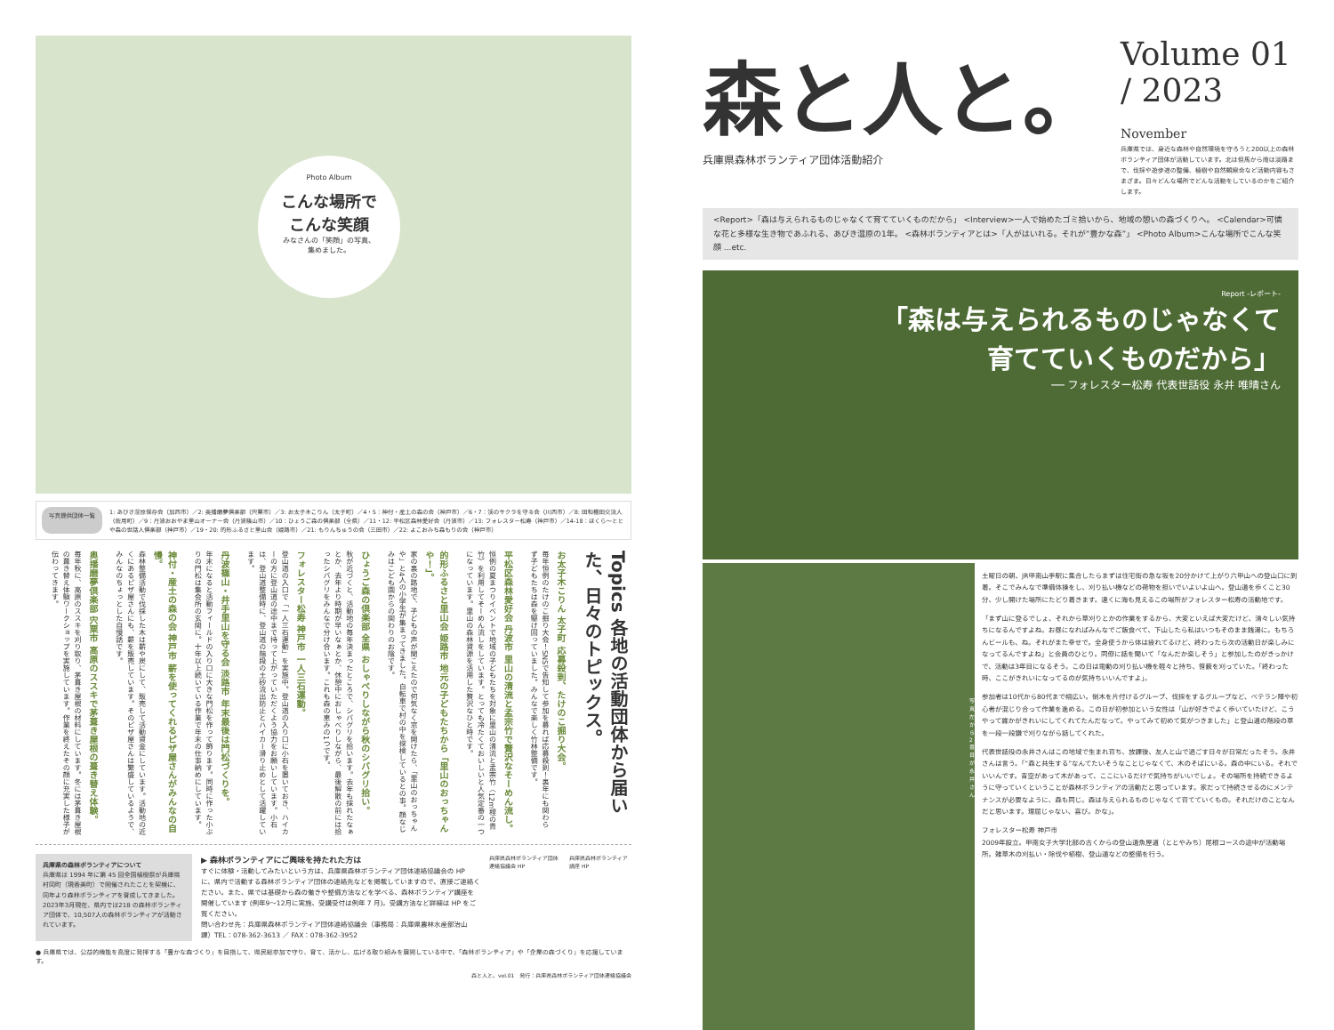Photo Album
こんな場所で
こんな笑顔
みなさんの「笑顔」の写真、
集めました。
写真提供団体一覧 1: あびき湿原保存会（加西市）／2: 奥播磨夢倶楽部（宍粟市）／3: お太子木こりん（太子町）／4・5：神付・産土の森の会（神戸市）／6・7：渓のサクラを守る会（川西市）／8: 田和棚田交流人（佐用町）／9：丹波おおやま里山オーナー会（丹波篠山市）／10：ひょうご森の倶楽部（全県）／11・12: 平松区森林愛好会（丹波市）／13: フォレスター松寿（神戸市）／14-18：ほくら～ととや森の世話人倶楽部（神戸市）／19・20: 的形ふるさと里山会（姫路市）／21: もりんちゅうの会（三田市）／22: よこおみち森もりの会（神戸市）
Topics 各地の活動団体から届いた、日々のトピックス。
お太子木こりん 太子町 応募殺到、たけのこ掘り大会。
毎年恒例のたけのこ掘り大会！SNSで告知して参加を募れば応募殺到！裏年にも関わらず子どもたちは森を駆け回っていました。みんなで楽しく竹林整備です。
平松区森林愛好会 丹波市 里山の清流と孟宗竹で贅沢なそーめん流し。
恒例の夏まつりイベントで地域の子どもたちを対象に里山の清流と孟宗竹（12m程の青竹）を利用してそーめん流しをしています。とっても冷たくておいしいと人気定番の一つになっています。里山の森林資源を活用した贅沢なひと時です。
的形ふるさと里山会 姫路市 地元の子どもたちから「里山のおっちゃんや！」。
家の裏の路地で、子どもの声が聞こえたので何気なく窓を開けたら、「里山のおっちゃんや」と4人の小学生が集まってきました。自転車で村の中を探検しているとの事。顔なじみはこども園からの関わりのお陰です。
ひょうご森の倶楽部 全県 おしゃべりしながら秋のシバグリ拾い。
秋が近づくと、活動地の毎年決まったところで、シバグリを拾います。去年も採れたなぁとか、去年より時期が早いなぁとか、休憩中におしゃべりしながら、最後解散の前には拾ったシバグリをみんなで分け合います。これも森の恵みの1つです。
フォレスター松寿 神戸市 一人三石運動。
登山道の入口で「一人三石運動」を実施中。登山道の入り口に小石を置いておき、ハイカーの方に登山道の途中まで持って上がっていただくよう協力をお願いしています。小石は、登山道整備時に、登山道の階段の土砂流出防止とハイカー滑り止めとして活躍しています。
丹波篠山・井手里山を守る会 淡路市 年末最後は門松づくりを。
年末になると活動フィールドの入り口に大きな門松を作って飾ります。同時に作った小ぶりの門松は集会所の玄関に。十年以上続いている作業で年末の仕事納めにしています。
神付・産土の森の会 神戸市 薪を使ってくれるピザ屋さんがみんなの自慢。
森林整備活動で伐採した木は薪や炭にして、販売して活動資金にしています。活動地の近くにあるピザ屋さんにも、薪を販売しています。そのピザ屋さんは繁盛しているようで、みんなのちょっとした自慢話です。
奥播磨夢倶楽部 宍粟市 高原のススキで茅葺き屋根の葺き替え体験。
毎年秋に、高原のススキを刈り取り、茅葺き屋根の材料にしています。冬には茅葺き屋根の葺き替え体験ワークショップを実施しています。作業を終えたその顔に充実した様子が伝わってきます。
兵庫県の森林ボランティアについて
兵庫県は 1994 年に第 45 回全国植樹祭が兵庫県村岡町（現香美町）で開催されたことを契機に、同年より森林ボランティアを育成してきました。2023年3月現在、県内では218 の森林ボランティア団体で、10,507人の森林ボランティアが活動されています。
▶ 森林ボランティアにご興味を持たれた方は
すぐに体験・活動してみたいという方は、兵庫県森林ボランティア団体連絡協議会の HP に、県内で活動する森林ボランティア団体の連絡先などを掲載していますので、直接ご連絡ください。また、県では基礎から森の働きや整備方法などを学べる、森林ボランティア講座を開催しています (例年9～12月に実施、受講受付は例年 7 月)。受講方法など詳細は HP をご覧ください。
問い合わせ先：兵庫県森林ボランティア団体連絡協議会（事務局：兵庫県農林水産部治山課）TEL：078-362-3613 ／ FAX：078-362-3952
兵庫県森林ボランティア団体連絡協議会 HP
兵庫県森林ボランティア講座 HP
● 兵庫県では、公益的機能を高度に発揮する「豊かな森づくり」を目指して、県民総参加で守り、育て、活かし、広げる取り組みを展開している中で、「森林ボランティア」や「企業の森づくり」を応援しています。
森と人と。vol.01　発行：兵庫県森林ボランティア団体連絡協議会
森と人と。
兵庫県森林ボランティア団体活動紹介
Volume 01 / 2023 November
兵庫県では、身近な森林や自然環境を守ろうと200以上の森林ボランティア団体が活動しています。北は但馬から南は淡路まで、伐採や遊歩道の整備、植樹や自然観察会など活動内容もさまざま。日々どんな場所でどんな活動をしているのかをご紹介します。
<Report>「森は与えられるものじゃなくて育てていくものだから」 <Interview>一人で始めたゴミ拾いから、地域の憩いの森づくりへ。 <Calendar>可憐な花と多様な生き物であふれる、あびき湿原の1年。 <森林ボランティアとは>「人がはいれる。それが“豊かな森”」 <Photo Album>こんな場所でこんな笑顔 ...etc.
Report -レポート-
「森は与えられるものじゃなくて
育てていくものだから」
── フォレスター松寿 代表世話役 永井 唯晴さん
写真左から2番目が永井さん
土曜日の朝、JR甲南山手駅に集合したらまずは住宅街の急な坂を20分かけて上がり六甲山への登山口に到着。そこでみんなで準備体操をし、刈り払い機などの荷物を担いでいよいよ山へ。登山道を歩くこと30分、少し開けた場所にたどり着きます。遠くに海も見えるこの場所がフォレスター松寿の活動地です。
「まず山に登るでしょ、それから草刈りとかの作業をするから、大変といえば大変だけど、清々しい気持ちになるんですよね。お昼になればみんなでご飯食べて、下山したら私はいつもそのまま銭湯に。もちろんビールも、ね。それがまた幸せで。全身使うから体は疲れてるけど、終わったら次の活動日が楽しみになってるんですよね」と会員のひとり。同僚に話を聞いて「なんだか楽しそう」と参加したのがきっかけで、活動は3年目になるそう。この日は電動の刈り払い機を軽々と持ち、笹薮を刈っていた。「終わった時、ここがきれいになってるのが気持ちいいんですよ」。
参加者は10代から80代まで幅広い。倒木を片付けるグループ、伐採をするグループなど、ベテラン陣や初心者が混じり合って作業を進める。この日が初参加という女性は「山が好きでよく歩いていたけど、こうやって誰かがきれいにしてくれてたんだなって。やってみて初めて気がつきました」と登山道の階段の草を一段一段鎌で刈りながら話してくれた。
代表世話役の永井さんはこの地域で生まれ育ち、放課後、友人と山で過ごす日々が日常だったそう。永井さんは言う。「“森と共生する”なんてたいそうなことじゃなくて、木のそばにいる。森の中にいる。それでいいんです。青空があって木があって、ここにいるだけで気持ちがいいでしょ。その場所を持続できるように守っていくということが森林ボランティアの活動だと思っています。家だって持続させるのにメンテナンスが必要なように、森も同じ。森は与えられるものじゃなくて育てていくもの。それだけのことなんだと思います。理屈じゃない、喜び。かな」。
フォレスター松寿 神戸市
2009年設立。甲南女子大学北部の古くからの登山道魚屋道（ととやみち）尾根コースの途中が活動場所。雑草木の刈払い・除伐や植樹、登山道などの整備を行う。